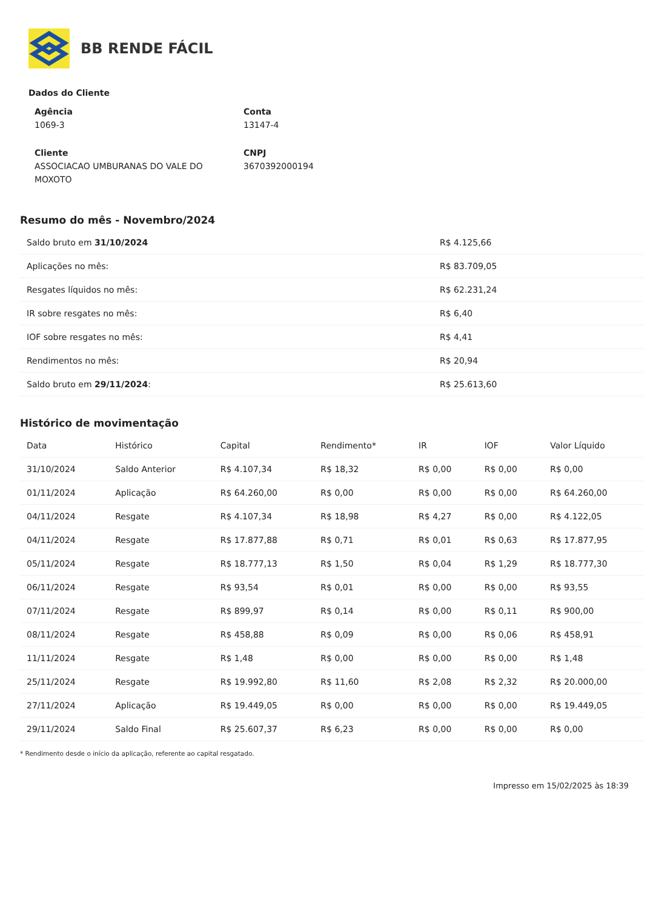BB RENDE FÁCIL
Dados do Cliente
Agência
1069-3
Conta
13147-4
Cliente
ASSOCIACAO UMBURANAS DO VALE DO MOXOTO
CNPJ
3670392000194
Resumo do mês - Novembro/2024
| Saldo bruto em 31/10/2024 | R$ 4.125,66 |
| Aplicações no mês: | R$ 83.709,05 |
| Resgates líquidos no mês: | R$ 62.231,24 |
| IR sobre resgates no mês: | R$ 6,40 |
| IOF sobre resgates no mês: | R$ 4,41 |
| Rendimentos no mês: | R$ 20,94 |
| Saldo bruto em 29/11/2024 : | R$ 25.613,60 |
Histórico de movimentação
| Data | Histórico | Capital | Rendimento* | IR | IOF | Valor Líquido |
| --- | --- | --- | --- | --- | --- | --- |
| 31/10/2024 | Saldo Anterior | R$ 4.107,34 | R$ 18,32 | R$ 0,00 | R$ 0,00 | R$ 0,00 |
| 01/11/2024 | Aplicação | R$ 64.260,00 | R$ 0,00 | R$ 0,00 | R$ 0,00 | R$ 64.260,00 |
| 04/11/2024 | Resgate | R$ 4.107,34 | R$ 18,98 | R$ 4,27 | R$ 0,00 | R$ 4.122,05 |
| 04/11/2024 | Resgate | R$ 17.877,88 | R$ 0,71 | R$ 0,01 | R$ 0,63 | R$ 17.877,95 |
| 05/11/2024 | Resgate | R$ 18.777,13 | R$ 1,50 | R$ 0,04 | R$ 1,29 | R$ 18.777,30 |
| 06/11/2024 | Resgate | R$ 93,54 | R$ 0,01 | R$ 0,00 | R$ 0,00 | R$ 93,55 |
| 07/11/2024 | Resgate | R$ 899,97 | R$ 0,14 | R$ 0,00 | R$ 0,11 | R$ 900,00 |
| 08/11/2024 | Resgate | R$ 458,88 | R$ 0,09 | R$ 0,00 | R$ 0,06 | R$ 458,91 |
| 11/11/2024 | Resgate | R$ 1,48 | R$ 0,00 | R$ 0,00 | R$ 0,00 | R$ 1,48 |
| 25/11/2024 | Resgate | R$ 19.992,80 | R$ 11,60 | R$ 2,08 | R$ 2,32 | R$ 20.000,00 |
| 27/11/2024 | Aplicação | R$ 19.449,05 | R$ 0,00 | R$ 0,00 | R$ 0,00 | R$ 19.449,05 |
| 29/11/2024 | Saldo Final | R$ 25.607,37 | R$ 6,23 | R$ 0,00 | R$ 0,00 | R$ 0,00 |
* Rendimento desde o início da aplicação, referente ao capital resgatado.
Impresso em 15/02/2025 às 18:39